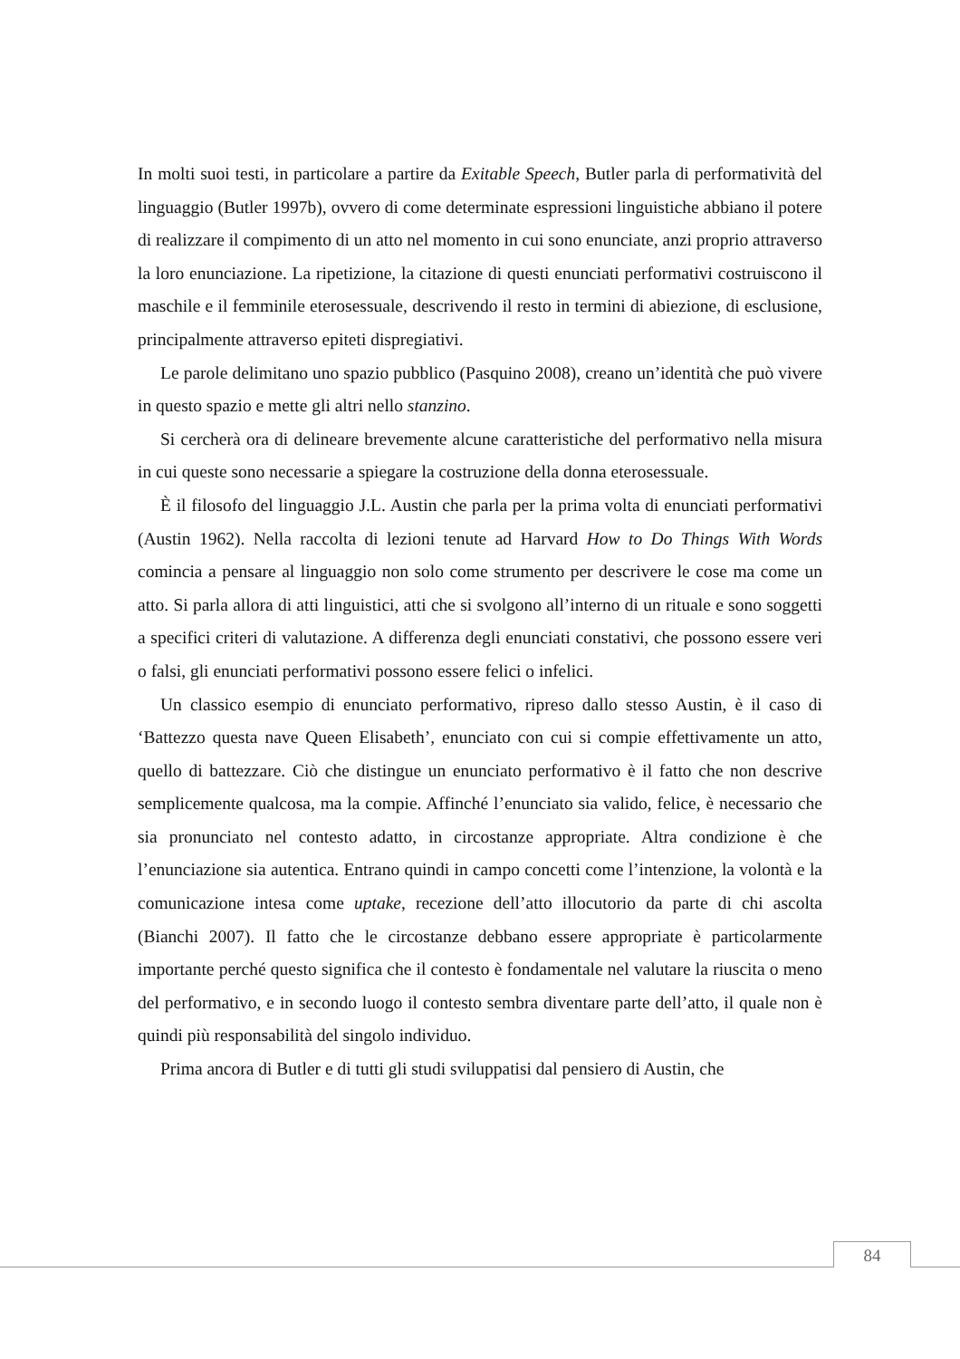In molti suoi testi, in particolare a partire da Exitable Speech, Butler parla di performatività del linguaggio (Butler 1997b), ovvero di come determinate espressioni linguistiche abbiano il potere di realizzare il compimento di un atto nel momento in cui sono enunciate, anzi proprio attraverso la loro enunciazione. La ripetizione, la citazione di questi enunciati performativi costruiscono il maschile e il femminile eterosessuale, descrivendo il resto in termini di abiezione, di esclusione, principalmente attraverso epiteti dispregiativi.
Le parole delimitano uno spazio pubblico (Pasquino 2008), creano un’identità che può vivere in questo spazio e mette gli altri nello stanzino.
Si cercherà ora di delineare brevemente alcune caratteristiche del performativo nella misura in cui queste sono necessarie a spiegare la costruzione della donna eterosessuale.
È il filosofo del linguaggio J.L. Austin che parla per la prima volta di enunciati performativi (Austin 1962). Nella raccolta di lezioni tenute ad Harvard How to Do Things With Words comincia a pensare al linguaggio non solo come strumento per descrivere le cose ma come un atto. Si parla allora di atti linguistici, atti che si svolgono all’interno di un rituale e sono soggetti a specifici criteri di valutazione. A differenza degli enunciati constativi, che possono essere veri o falsi, gli enunciati performativi possono essere felici o infelici.
Un classico esempio di enunciato performativo, ripreso dallo stesso Austin, è il caso di ‘Battezzo questa nave Queen Elisabeth’, enunciato con cui si compie effettivamente un atto, quello di battezzare. Ciò che distingue un enunciato performativo è il fatto che non descrive semplicemente qualcosa, ma la compie. Affinché l’enunciato sia valido, felice, è necessario che sia pronunciato nel contesto adatto, in circostanze appropriate. Altra condizione è che l’enunciazione sia autentica. Entrano quindi in campo concetti come l’intenzione, la volontà e la comunicazione intesa come uptake, recezione dell’atto illocutorio da parte di chi ascolta (Bianchi 2007). Il fatto che le circostanze debbano essere appropriate è particolarmente importante perché questo significa che il contesto è fondamentale nel valutare la riuscita o meno del performativo, e in secondo luogo il contesto sembra diventare parte dell’atto, il quale non è quindi più responsabilità del singolo individuo.
Prima ancora di Butler e di tutti gli studi sviluppatisi dal pensiero di Austin, che
84